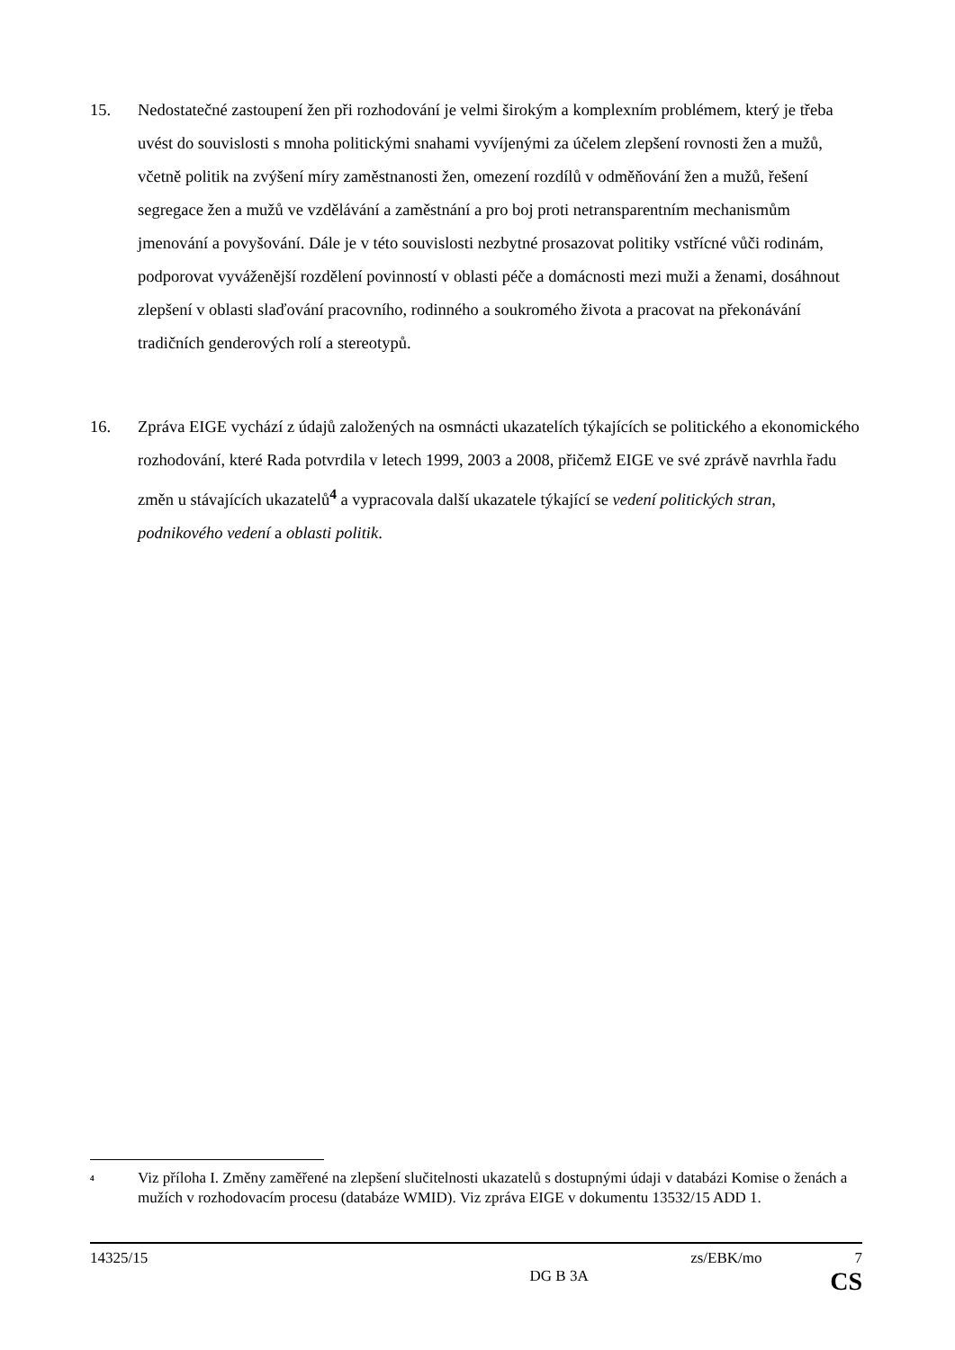15. Nedostatečné zastoupení žen při rozhodování je velmi širokým a komplexním problémem, který je třeba uvést do souvislosti s mnoha politickými snahami vyvíjenými za účelem zlepšení rovnosti žen a mužů, včetně politik na zvýšení míry zaměstnanosti žen, omezení rozdílů v odměňování žen a mužů, řešení segregace žen a mužů ve vzdělávání a zaměstnání a pro boj proti netransparentním mechanismům jmenování a povyšování. Dále je v této souvislosti nezbytné prosazovat politiky vstřícné vůči rodinám, podporovat vyváženější rozdělení povinností v oblasti péče a domácnosti mezi muži a ženami, dosáhnout zlepšení v oblasti slaďování pracovního, rodinného a soukromého života a pracovat na překonávání tradičních genderových rolí a stereotypů.
16. Zpráva EIGE vychází z údajů založených na osmnácti ukazatelích týkajících se politického a ekonomického rozhodování, které Rada potvrdila v letech 1999, 2003 a 2008, přičemž EIGE ve své zprávě navrhla řadu změn u stávajících ukazatelů<sup>4</sup> a vypracovala další ukazatele týkající se vedení politických stran, podnikového vedení a oblasti politik.
<sup>4</sup>
Viz příloha I. Změny zaměřené na zlepšení slučitelnosti ukazatelů s dostupnými údaji v databázi Komise o ženách a mužích v rozhodovacím procesu (databáze WMID). Viz zpráva EIGE v dokumentu 13532/15 ADD 1.
14325/15 zs/EBK/mo 7
DG B 3A CS